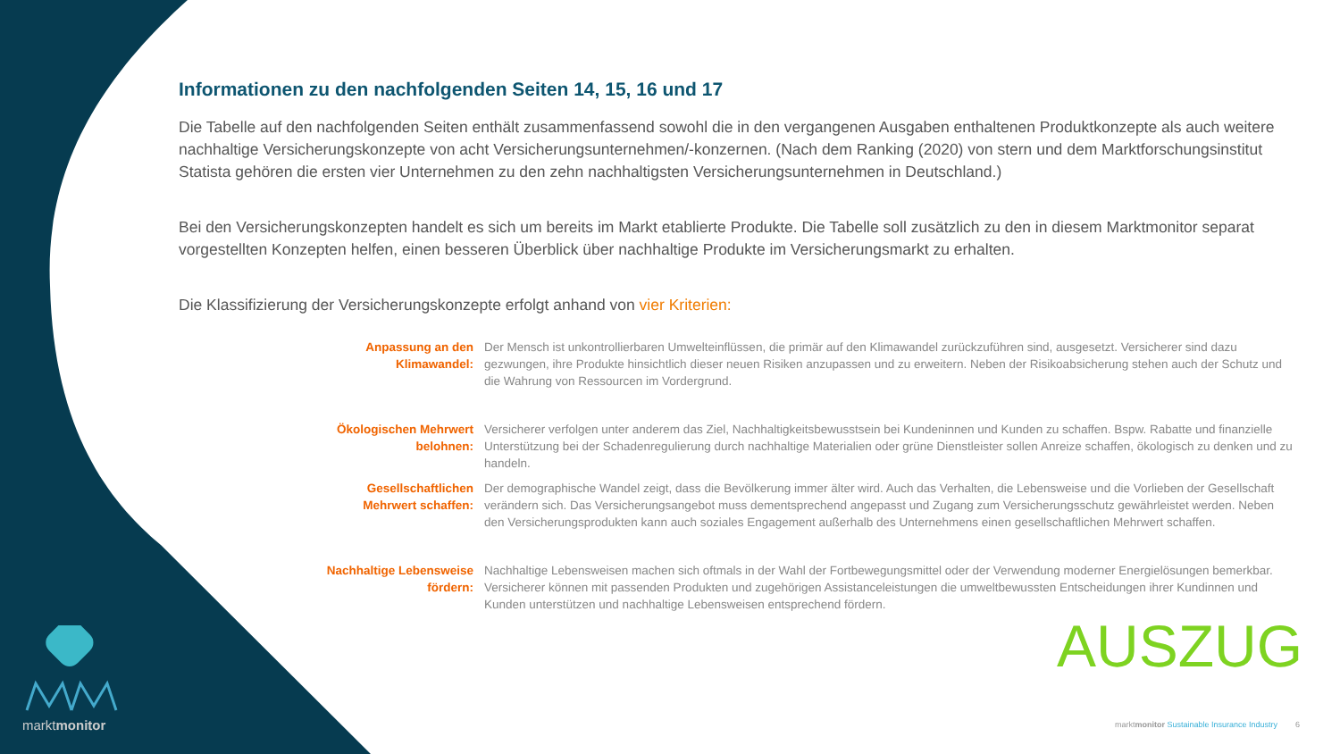Informationen zu den nachfolgenden Seiten 14, 15, 16 und 17
Die Tabelle auf den nachfolgenden Seiten enthält zusammenfassend sowohl die in den vergangenen Ausgaben enthaltenen Produktkonzepte als auch weitere nachhaltige Versicherungskonzepte von acht Versicherungsunternehmen/-konzernen. (Nach dem Ranking (2020) von stern und dem Marktforschungsinstitut Statista gehören die ersten vier Unternehmen zu den zehn nachhaltigsten Versicherungsunternehmen in Deutschland.)
Bei den Versicherungskonzepten handelt es sich um bereits im Markt etablierte Produkte. Die Tabelle soll zusätzlich zu den in diesem Marktmonitor separat vorgestellten Konzepten helfen, einen besseren Überblick über nachhaltige Produkte im Versicherungsmarkt zu erhalten.
Die Klassifizierung der Versicherungskonzepte erfolgt anhand von vier Kriterien:
Anpassung an den Klimawandel:
Der Mensch ist unkontrollierbaren Umwelteinflüssen, die primär auf den Klimawandel zurückzuführen sind, ausgesetzt. Versicherer sind dazu gezwungen, ihre Produkte hinsichtlich dieser neuen Risiken anzupassen und zu erweitern. Neben der Risikoabsicherung stehen auch der Schutz und die Wahrung von Ressourcen im Vordergrund.
Ökologischen Mehrwert belohnen:
Versicherer verfolgen unter anderem das Ziel, Nachhaltigkeitsbewusstsein bei Kundeninnen und Kunden zu schaffen. Bspw. Rabatte und finanzielle Unterstützung bei der Schadenregulierung durch nachhaltige Materialien oder grüne Dienstleister sollen Anreize schaffen, ökologisch zu denken und zu handeln.
Gesellschaftlichen Mehrwert schaffen:
Der demographische Wandel zeigt, dass die Bevölkerung immer älter wird. Auch das Verhalten, die Lebensweise und die Vorlieben der Gesellschaft verändern sich. Das Versicherungsangebot muss dementsprechend angepasst und Zugang zum Versicherungsschutz gewährleistet werden. Neben den Versicherungsprodukten kann auch soziales Engagement außerhalb des Unternehmens einen gesellschaftlichen Mehrwert schaffen.
Nachhaltige Lebensweise fördern:
Nachhaltige Lebensweisen machen sich oftmals in der Wahl der Fortbewegungsmittel oder der Verwendung moderner Energielösungen bemerkbar. Versicherer können mit passenden Produkten und zugehörigen Assistanceleistungen die umweltbewussten Entscheidungen ihrer Kundinnen und Kunden unterstützen und nachhaltige Lebensweisen entsprechend fördern.
marktmonitor AUSZUG
marktmonitor Sustainable Insurance Industry 6